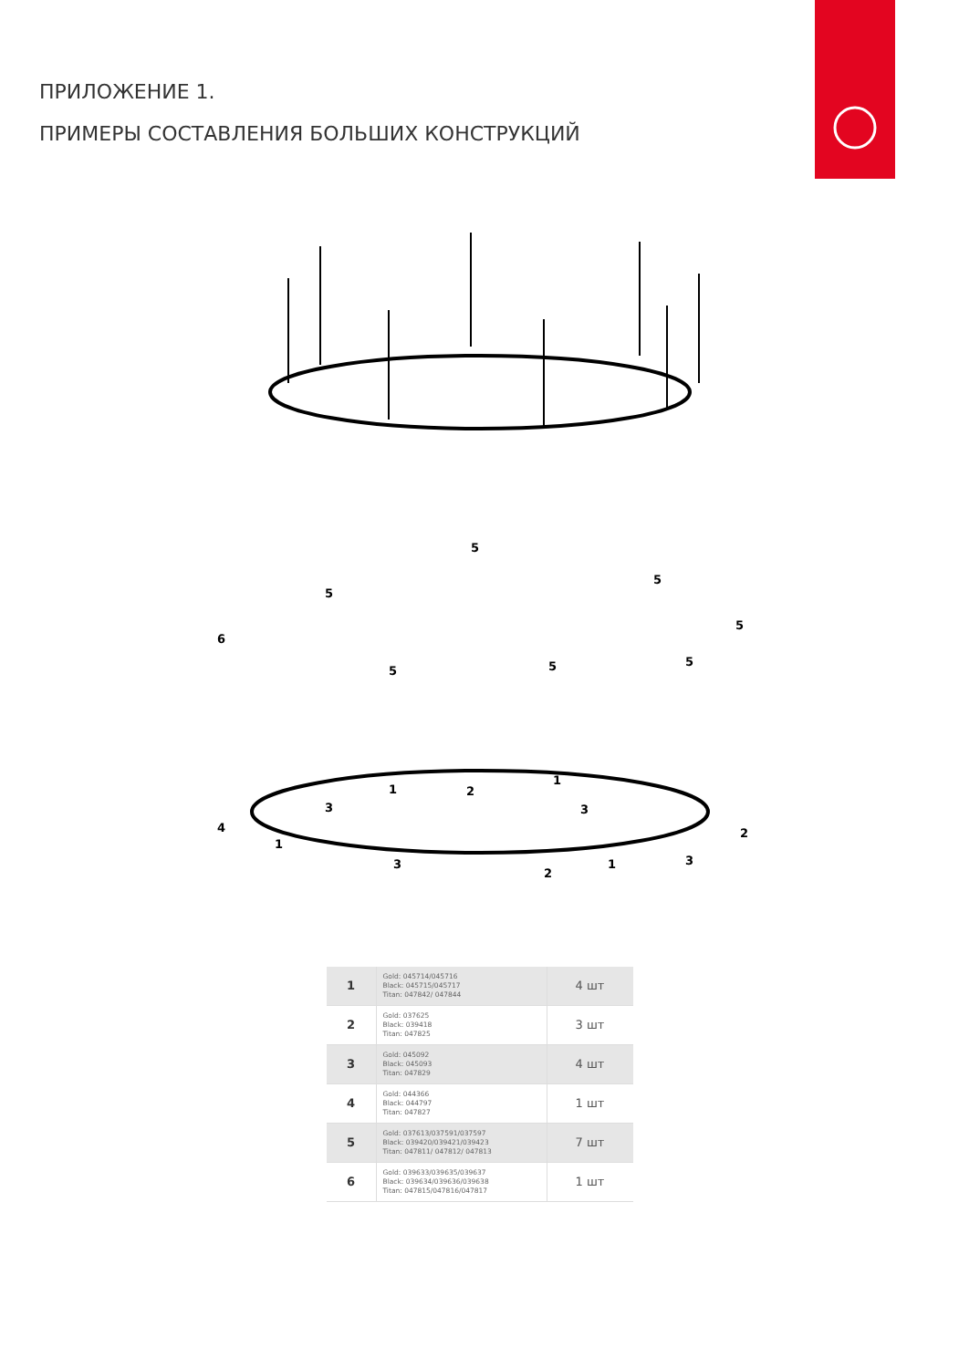ПРИЛОЖЕНИЕ 1.
ПРИМЕРЫ СОСТАВЛЕНИЯ БОЛЬШИХ КОНСТРУКЦИЙ
5
5
5
6
5
5
5
5
1
2
3
1
3
4
1
3
2
1
3
2
| 1 | Gold: 045714/045716 Black: 045715/045717 Titan: 047842/ 047844 | 4 шт |
| 2 | Gold: 037625 Black: 039418 Titan: 047825 | 3 шт |
| 3 | Gold: 045092 Black: 045093 Titan: 047829 | 4 шт |
| 4 | Gold: 044366 Black: 044797 Titan: 047827 | 1 шт |
| 5 | Gold: 037613/037591/037597 Black: 039420/039421/039423 Titan: 047811/ 047812/ 047813 | 7 шт |
| 6 | Gold: 039633/039635/039637 Black: 039634/039636/039638 Titan: 047815/047816/047817 | 1 шт |